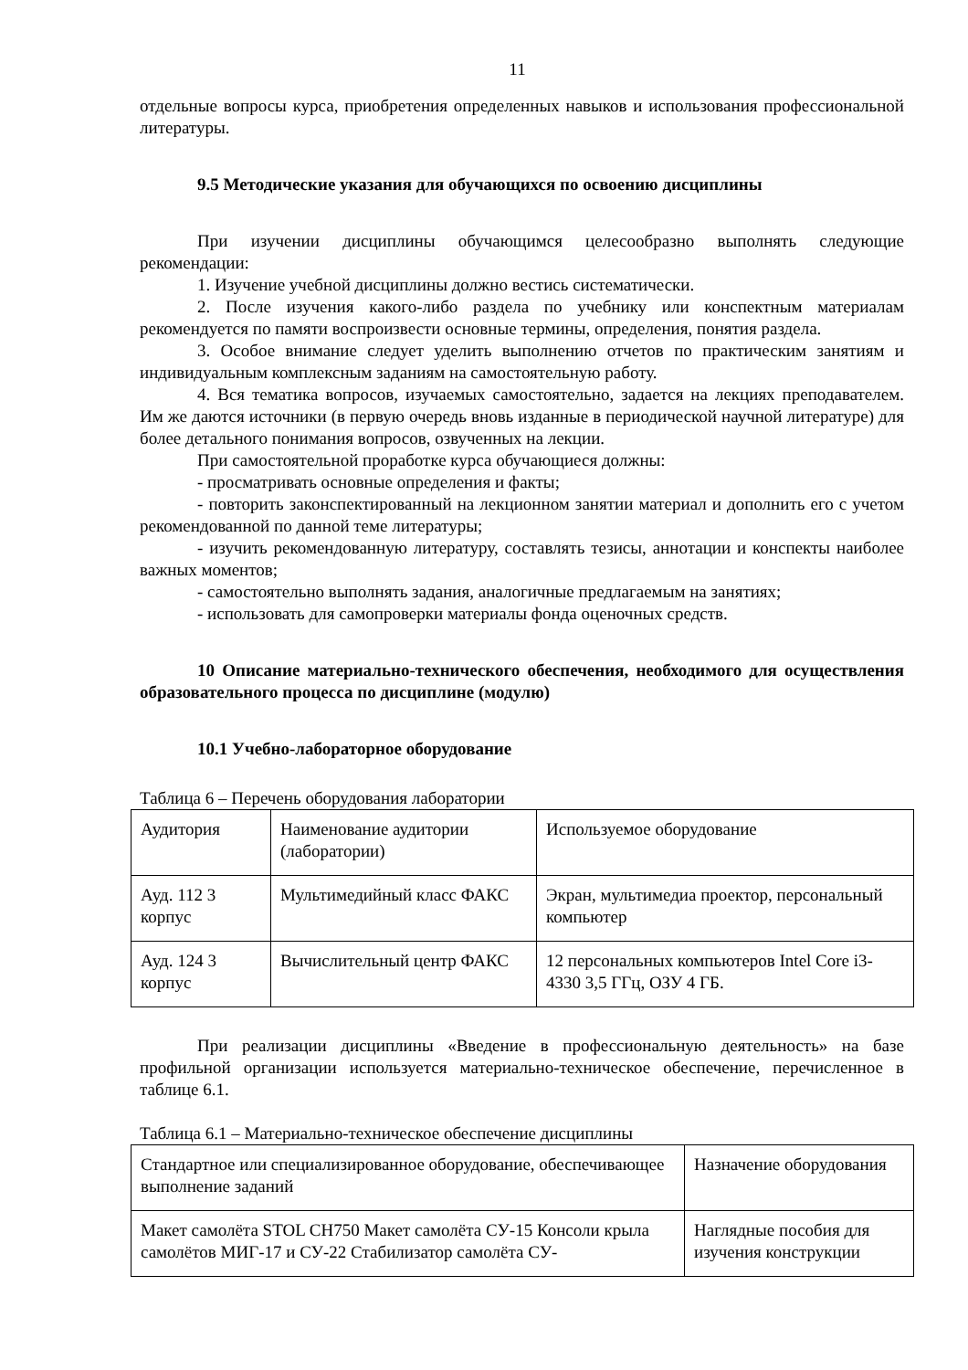11
отдельные вопросы курса, приобретения определенных навыков и использования профессиональной литературы.
9.5 Методические указания для обучающихся по освоению дисциплины
При изучении дисциплины обучающимся целесообразно выполнять следующие рекомендации:
1. Изучение учебной дисциплины должно вестись систематически.
2. После изучения какого-либо раздела по учебнику или конспектным материалам рекомендуется по памяти воспроизвести основные термины, определения, понятия раздела.
3. Особое внимание следует уделить выполнению отчетов по практическим занятиям и индивидуальным комплексным заданиям на самостоятельную работу.
4. Вся тематика вопросов, изучаемых самостоятельно, задается на лекциях преподавателем. Им же даются источники (в первую очередь вновь изданные в периодической научной литературе) для более детального понимания вопросов, озвученных на лекции.
При самостоятельной проработке курса обучающиеся должны:
- просматривать основные определения и факты;
- повторить законспектированный на лекционном занятии материал и дополнить его с учетом рекомендованной по данной теме литературы;
- изучить рекомендованную литературу, составлять тезисы, аннотации и конспекты наиболее важных моментов;
- самостоятельно выполнять задания, аналогичные предлагаемым на занятиях;
- использовать для самопроверки материалы фонда оценочных средств.
10 Описание материально-технического обеспечения, необходимого для осуществления образовательного процесса по дисциплине (модулю)
10.1 Учебно-лабораторное оборудование
Таблица 6 – Перечень оборудования лаборатории
| Аудитория | Наименование аудитории (лаборатории) | Используемое оборудование |
| Ауд. 112 3 корпус | Мультимедийный класс ФАКС | Экран, мультимедиа проектор, персональный компьютер |
| Ауд. 124 3 корпус | Вычислительный центр ФАКС | 12 персональных компьютеров Intel Core i3- 4330 3,5 ГГц, ОЗУ 4 ГБ. |
При реализации дисциплины «Введение в профессиональную деятельность» на базе профильной организации используется материально-техническое обеспечение, перечисленное в таблице 6.1.
Таблица 6.1 – Материально-техническое обеспечение дисциплины
| Стандартное или специализированное оборудование, обеспечивающее выполнение заданий | Назначение оборудования |
| Макет самолёта STOL CH750 Макет самолёта СУ-15 Консоли крыла самолётов МИГ-17 и СУ-22 Стабилизатор самолёта СУ- | Наглядные пособия для изучения конструкции |